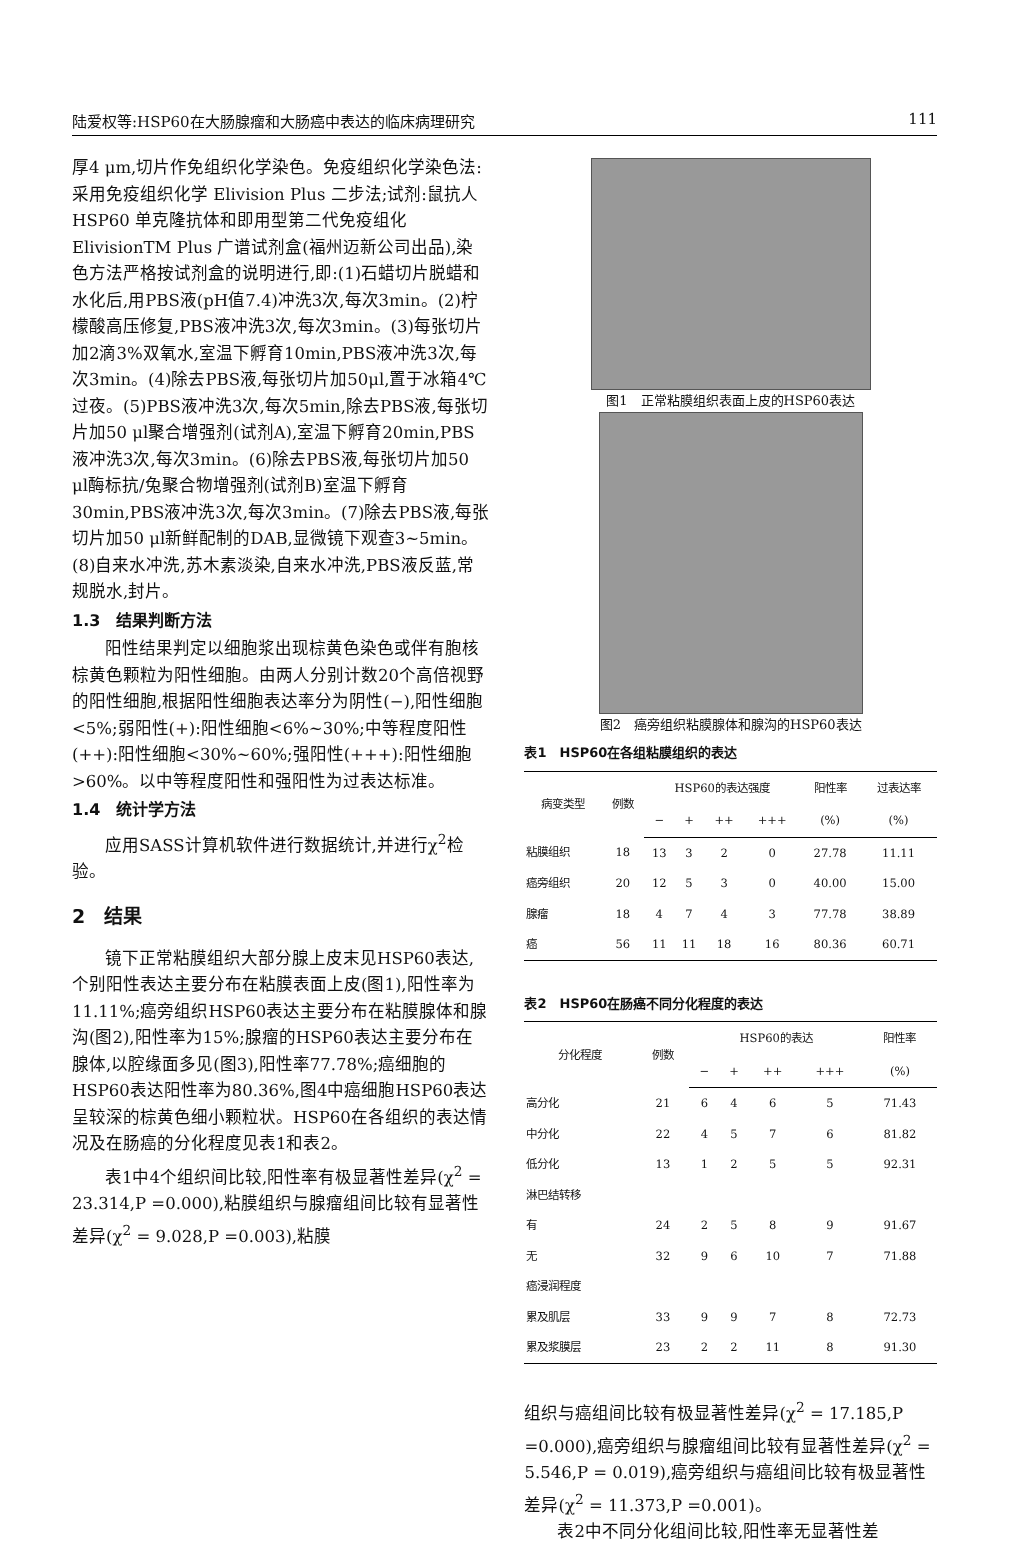陆爱权等:HSP60在大肠腺瘤和大肠癌中表达的临床病理研究 111
厚4 μm,切片作免组织化学染色。免疫组织化学染色法:采用免疫组织化学 Elivision Plus 二步法;试剂:鼠抗人 HSP60 单克隆抗体和即用型第二代免疫组化 ElivisionTM Plus 广谱试剂盒(福州迈新公司出品),染色方法严格按试剂盒的说明进行,即:(1)石蜡切片脱蜡和水化后,用PBS液(pH值7.4)冲洗3次,每次3min。(2)柠檬酸高压修复,PBS液冲洗3次,每次3min。(3)每张切片加2滴3%双氧水,室温下孵育10min,PBS液冲洗3次,每次3min。(4)除去PBS液,每张切片加50μl,置于冰箱4℃过夜。(5)PBS液冲洗3次,每次5min,除去PBS液,每张切片加50 μl聚合增强剂(试剂A),室温下孵育20min,PBS液冲洗3次,每次3min。(6)除去PBS液,每张切片加50 μl酶标抗/兔聚合物增强剂(试剂B)室温下孵育30min,PBS液冲洗3次,每次3min。(7)除去PBS液,每张切片加50 μl新鲜配制的DAB,显微镜下观查3~5min。(8)自来水冲洗,苏木素淡染,自来水冲洗,PBS液反蓝,常规脱水,封片。
1.3　结果判断方法
阳性结果判定以细胞浆出现棕黄色染色或伴有胞核棕黄色颗粒为阳性细胞。由两人分别计数20个高倍视野的阳性细胞,根据阳性细胞表达率分为阴性(−),阳性细胞<5%;弱阳性(+):阳性细胞<6%~30%;中等程度阳性(++):阳性细胞<30%~60%;强阳性(+++):阳性细胞>60%。以中等程度阳性和强阳性为过表达标准。
1.4　统计学方法
应用SASS计算机软件进行数据统计,并进行χ<sup>2</sup>检验。
2　结果
镜下正常粘膜组织大部分腺上皮末见HSP60表达,个别阳性表达主要分布在粘膜表面上皮(图1),阳性率为11.11%;癌旁组织HSP60表达主要分布在粘膜腺体和腺沟(图2),阳性率为15%;腺瘤的HSP60表达主要分布在腺体,以腔缘面多见(图3),阳性率77.78%;癌细胞的HSP60表达阳性率为80.36%,图4中癌细胞HSP60表达呈较深的棕黄色细小颗粒状。HSP60在各组织的表达情况及在肠癌的分化程度见表1和表2。
表1中4个组织间比较,阳性率有极显著性差异(χ<sup>2</sup> = 23.314,P =0.000),粘膜组织与腺瘤组间比较有显著性差异(χ<sup>2</sup> = 9.028,P =0.003),粘膜
图1　正常粘膜组织表面上皮的HSP60表达
图2　癌旁组织粘膜腺体和腺沟的HSP60表达
表1　HSP60在各组粘膜组织的表达
| 病变类型 | 例数 | HSP60的表达强度 | | | | 阳性率 | 过表达率 |
| --- | --- | --- | --- | --- | --- | --- | --- |
| | | − | + | ++ | +++ | (%) | (%) |
| 粘膜组织 | 18 | 13 | 3 | 2 | 0 | 27.78 | 11.11 |
| 癌旁组织 | 20 | 12 | 5 | 3 | 0 | 40.00 | 15.00 |
| 腺瘤 | 18 | 4 | 7 | 4 | 3 | 77.78 | 38.89 |
| 癌 | 56 | 11 | 11 | 18 | 16 | 80.36 | 60.71 |
表2　HSP60在肠癌不同分化程度的表达
| 分化程度 | 例数 | HSP60的表达 | | | | 阳性率 |
| --- | --- | --- | --- | --- | --- | --- |
| | | − | + | ++ | +++ | (%) |
| 高分化 | 21 | 6 | 4 | 6 | 5 | 71.43 |
| 中分化 | 22 | 4 | 5 | 7 | 6 | 81.82 |
| 低分化 | 13 | 1 | 2 | 5 | 5 | 92.31 |
| 淋巴结转移 | | | | | | |
| 有 | 24 | 2 | 5 | 8 | 9 | 91.67 |
| 无 | 32 | 9 | 6 | 10 | 7 | 71.88 |
| 癌浸润程度 | | | | | | |
| 累及肌层 | 33 | 9 | 9 | 7 | 8 | 72.73 |
| 累及浆膜层 | 23 | 2 | 2 | 11 | 8 | 91.30 |
组织与癌组间比较有极显著性差异(χ<sup>2</sup> = 17.185,P =0.000),癌旁组织与腺瘤组间比较有显著性差异(χ<sup>2</sup> = 5.546,P = 0.019),癌旁组织与癌组间比较有极显著性差异(χ<sup>2</sup> = 11.373,P =0.001)。
表2中不同分化组间比较,阳性率无显著性差